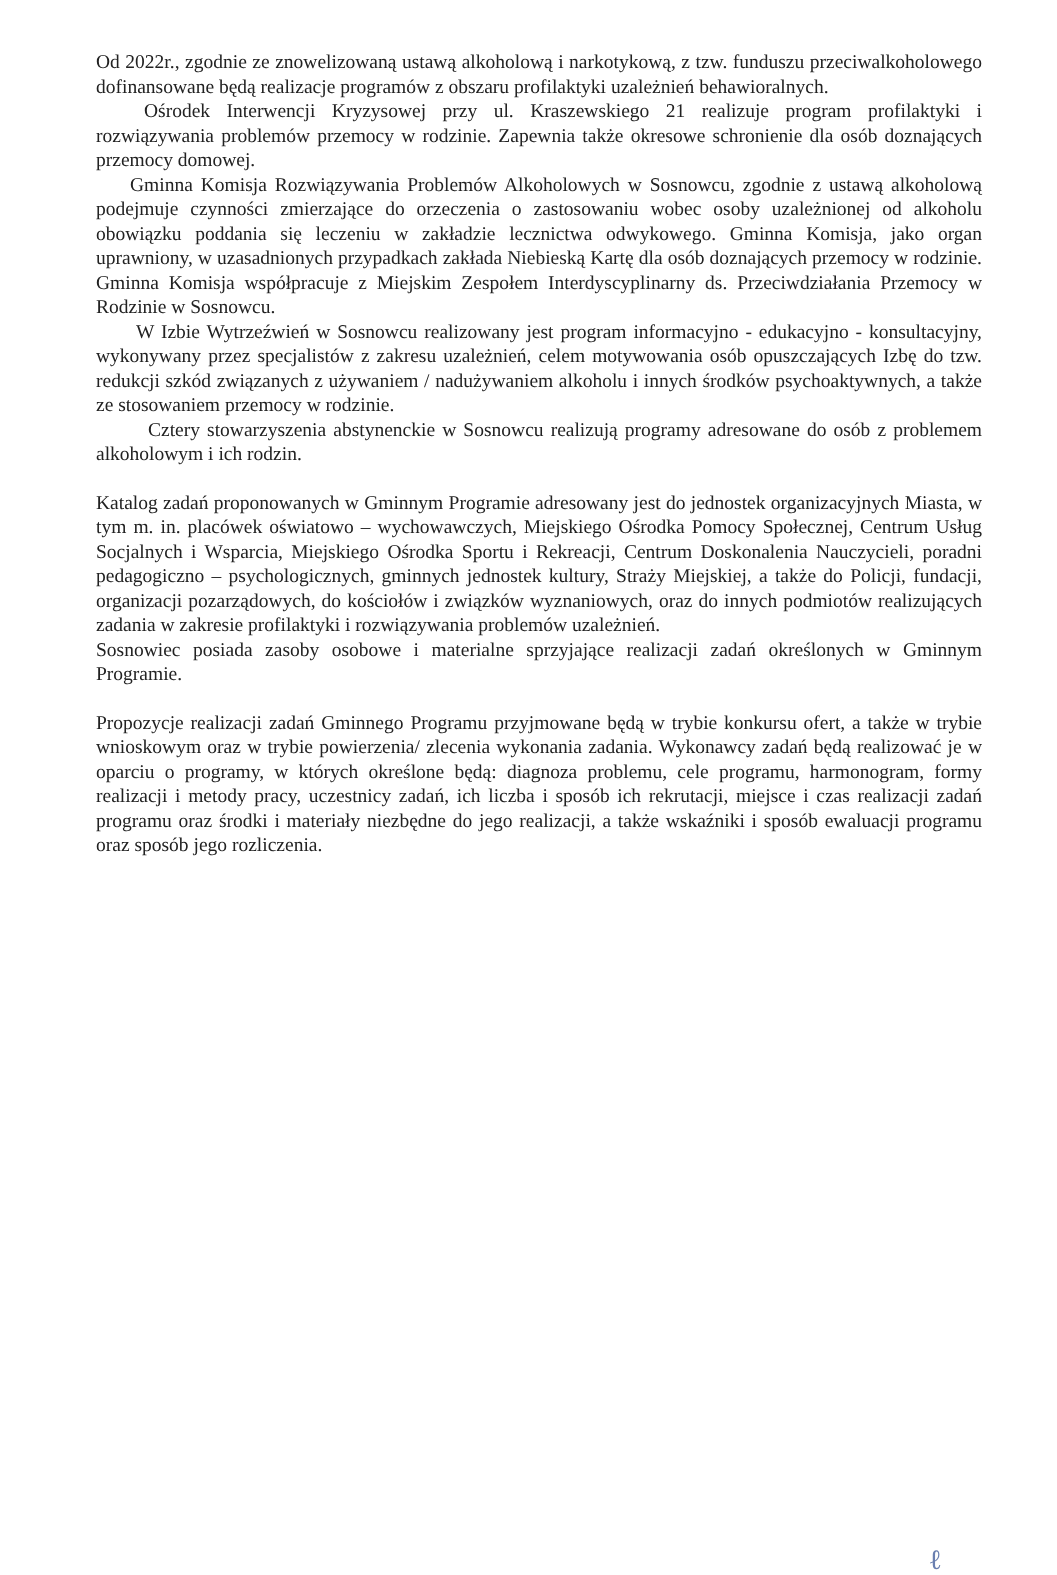Od 2022r., zgodnie ze znowelizowaną ustawą alkoholową i narkotykową, z tzw. funduszu przeciwalkoholowego dofinansowane będą realizacje programów z obszaru profilaktyki uzależnień behawioralnych.
Ośrodek Interwencji Kryzysowej przy ul. Kraszewskiego 21 realizuje program profilaktyki i rozwiązywania problemów przemocy w rodzinie. Zapewnia także okresowe schronienie dla osób doznających przemocy domowej.
Gminna Komisja Rozwiązywania Problemów Alkoholowych w Sosnowcu, zgodnie z ustawą alkoholową podejmuje czynności zmierzające do orzeczenia o zastosowaniu wobec osoby uzależnionej od alkoholu obowiązku poddania się leczeniu w zakładzie lecznictwa odwykowego. Gminna Komisja, jako organ uprawniony, w uzasadnionych przypadkach zakłada Niebieską Kartę dla osób doznających przemocy w rodzinie. Gminna Komisja współpracuje z Miejskim Zespołem Interdyscyplinarny ds. Przeciwdziałania Przemocy w Rodzinie w Sosnowcu.
W Izbie Wytrzeźwień w Sosnowcu realizowany jest program informacyjno - edukacyjno - konsultacyjny, wykonywany przez specjalistów z zakresu uzależnień, celem motywowania osób opuszczających Izbę do tzw. redukcji szkód związanych z używaniem / nadużywaniem alkoholu i innych środków psychoaktywnych, a także ze stosowaniem przemocy w rodzinie.
Cztery stowarzyszenia abstynenckie w Sosnowcu realizują programy adresowane do osób z problemem alkoholowym i ich rodzin.
Katalog zadań proponowanych w Gminnym Programie adresowany jest do jednostek organizacyjnych Miasta, w tym m. in. placówek oświatowo – wychowawczych, Miejskiego Ośrodka Pomocy Społecznej, Centrum Usług Socjalnych i Wsparcia, Miejskiego Ośrodka Sportu i Rekreacji, Centrum Doskonalenia Nauczycieli, poradni pedagogiczno – psychologicznych, gminnych jednostek kultury, Straży Miejskiej, a także do Policji, fundacji, organizacji pozarządowych, do kościołów i związków wyznaniowych, oraz do innych podmiotów realizujących zadania w zakresie profilaktyki i rozwiązywania problemów uzależnień.
Sosnowiec posiada zasoby osobowe i materialne sprzyjające realizacji zadań określonych w Gminnym Programie.
Propozycje realizacji zadań Gminnego Programu przyjmowane będą w trybie konkursu ofert, a także w trybie wnioskowym oraz w trybie powierzenia/ zlecenia wykonania zadania. Wykonawcy zadań będą realizować je w oparciu o programy, w których określone będą: diagnoza problemu, cele programu, harmonogram, formy realizacji i metody pracy, uczestnicy zadań, ich liczba i sposób ich rekrutacji, miejsce i czas realizacji zadań programu oraz środki i materiały niezbędne do jego realizacji, a także wskaźniki i sposób ewaluacji programu oraz sposób jego rozliczenia.
ℓ